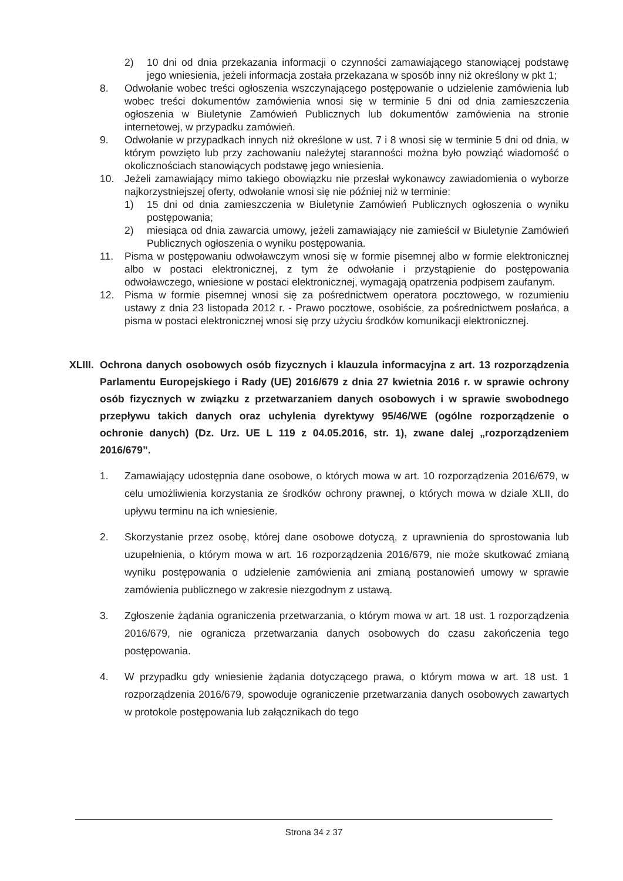2) 10 dni od dnia przekazania informacji o czynności zamawiającego stanowiącej podstawę jego wniesienia, jeżeli informacja została przekazana w sposób inny niż określony w pkt 1;
8. Odwołanie wobec treści ogłoszenia wszczynającego postępowanie o udzielenie zamówienia lub wobec treści dokumentów zamówienia wnosi się w terminie 5 dni od dnia zamieszczenia ogłoszenia w Biuletynie Zamówień Publicznych lub dokumentów zamówienia na stronie internetowej, w przypadku zamówień.
9. Odwołanie w przypadkach innych niż określone w ust. 7 i 8 wnosi się w terminie 5 dni od dnia, w którym powzięto lub przy zachowaniu należytej staranności można było powziąć wiadomość o okolicznościach stanowiących podstawę jego wniesienia.
10. Jeżeli zamawiający mimo takiego obowiązku nie przesłał wykonawcy zawiadomienia o wyborze najkorzystniejszej oferty, odwołanie wnosi się nie później niż w terminie:
1) 15 dni od dnia zamieszczenia w Biuletynie Zamówień Publicznych ogłoszenia o wyniku postępowania;
2) miesiąca od dnia zawarcia umowy, jeżeli zamawiający nie zamieścił w Biuletynie Zamówień Publicznych ogłoszenia o wyniku postępowania.
11. Pisma w postępowaniu odwoławczym wnosi się w formie pisemnej albo w formie elektronicznej albo w postaci elektronicznej, z tym że odwołanie i przystąpienie do postępowania odwoławczego, wniesione w postaci elektronicznej, wymagają opatrzenia podpisem zaufanym.
12. Pisma w formie pisemnej wnosi się za pośrednictwem operatora pocztowego, w rozumieniu ustawy z dnia 23 listopada 2012 r. - Prawo pocztowe, osobiście, za pośrednictwem posłańca, a pisma w postaci elektronicznej wnosi się przy użyciu środków komunikacji elektronicznej.
XLIII. Ochrona danych osobowych osób fizycznych i klauzula informacyjna z art. 13 rozporządzenia Parlamentu Europejskiego i Rady (UE) 2016/679 z dnia 27 kwietnia 2016 r. w sprawie ochrony osób fizycznych w związku z przetwarzaniem danych osobowych i w sprawie swobodnego przepływu takich danych oraz uchylenia dyrektywy 95/46/WE (ogólne rozporządzenie o ochronie danych) (Dz. Urz. UE L 119 z 04.05.2016, str. 1), zwane dalej „rozporządzeniem 2016/679”.
1. Zamawiający udostępnia dane osobowe, o których mowa w art. 10 rozporządzenia 2016/679, w celu umożliwienia korzystania ze środków ochrony prawnej, o których mowa w dziale XLII, do upływu terminu na ich wniesienie.
2. Skorzystanie przez osobę, której dane osobowe dotyczą, z uprawnienia do sprostowania lub uzupełnienia, o którym mowa w art. 16 rozporządzenia 2016/679, nie może skutkować zmianą wyniku postępowania o udzielenie zamówienia ani zmianą postanowień umowy w sprawie zamówienia publicznego w zakresie niezgodnym z ustawą.
3. Zgłoszenie żądania ograniczenia przetwarzania, o którym mowa w art. 18 ust. 1 rozporządzenia 2016/679, nie ogranicza przetwarzania danych osobowych do czasu zakończenia tego postępowania.
4. W przypadku gdy wniesienie żądania dotyczącego prawa, o którym mowa w art. 18 ust. 1 rozporządzenia 2016/679, spowoduje ograniczenie przetwarzania danych osobowych zawartych w protokole postępowania lub załącznikach do tego
Strona 34 z 37